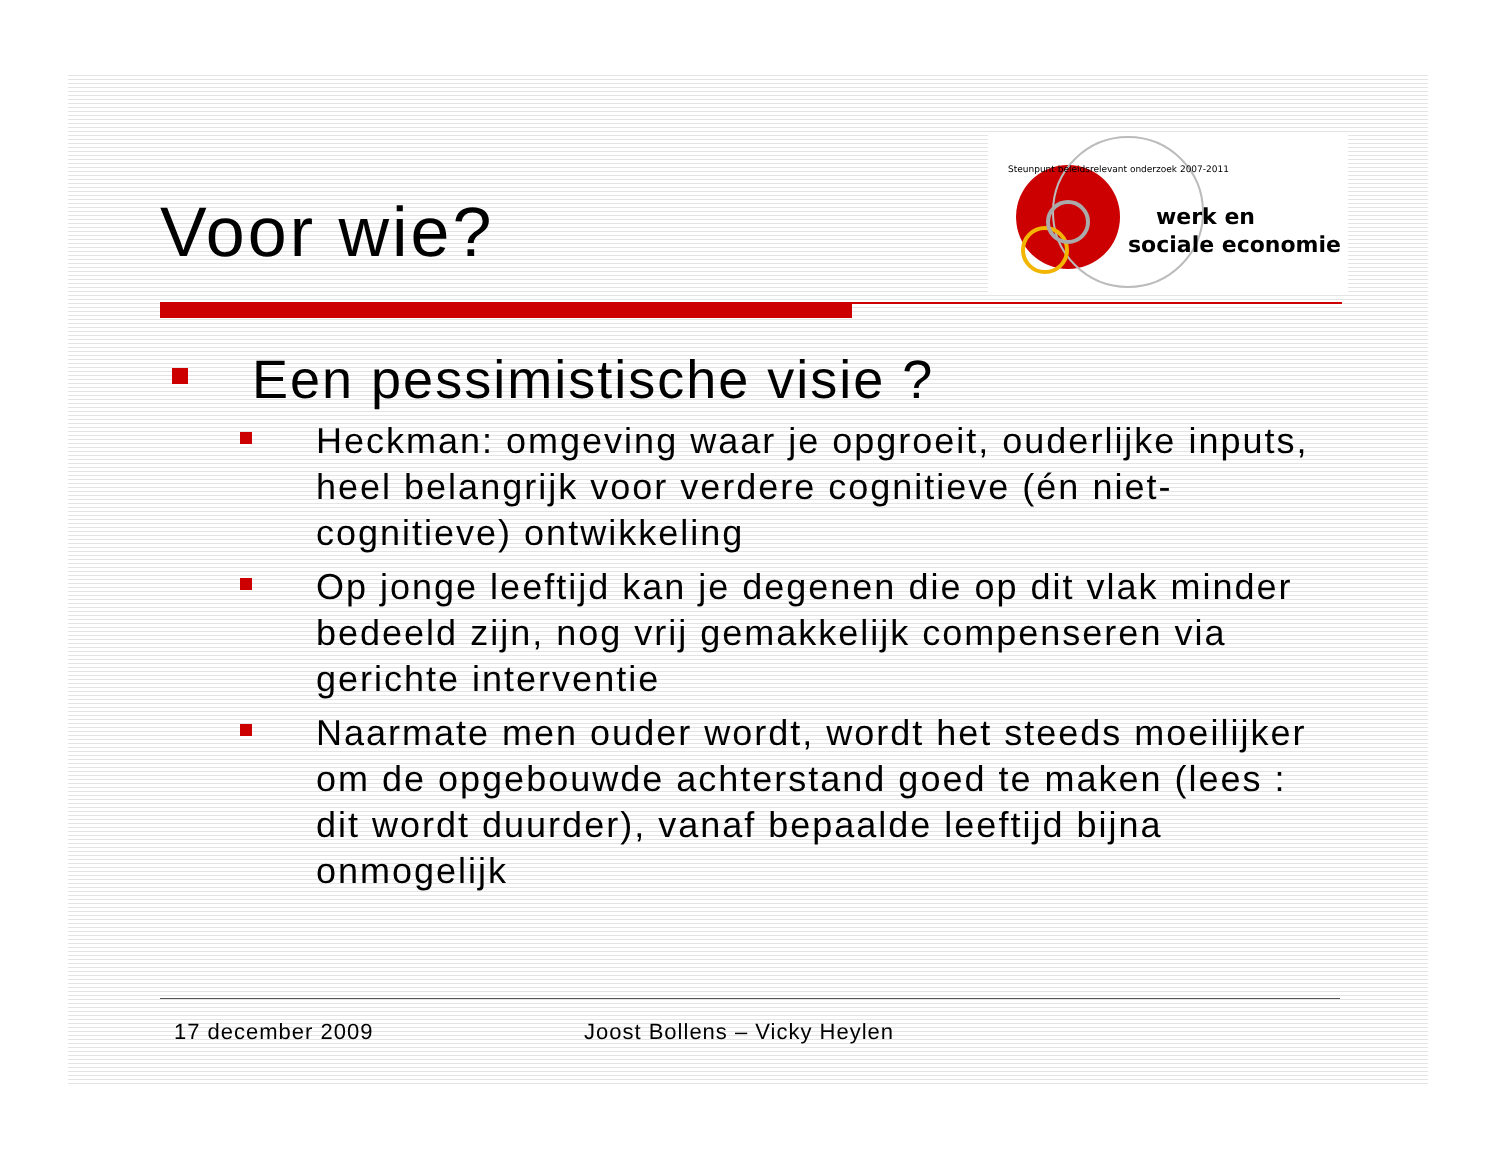werk en
sociale economie
Steunpunt beleidsrelevant onderzoek 2007-2011
Voor wie?
Een pessimistische visie ?
Heckman: omgeving waar je opgroeit, ouderlijke inputs, heel belangrijk voor verdere cognitieve (én niet-cognitieve) ontwikkeling
Op jonge leeftijd kan je degenen die op dit vlak minder bedeeld zijn, nog vrij gemakkelijk compenseren via gerichte interventie
Naarmate men ouder wordt, wordt het steeds moeilijker om de opgebouwde achterstand goed te maken (lees : dit wordt duurder), vanaf bepaalde leeftijd bijna onmogelijk
17 december 2009 Joost Bollens – Vicky Heylen